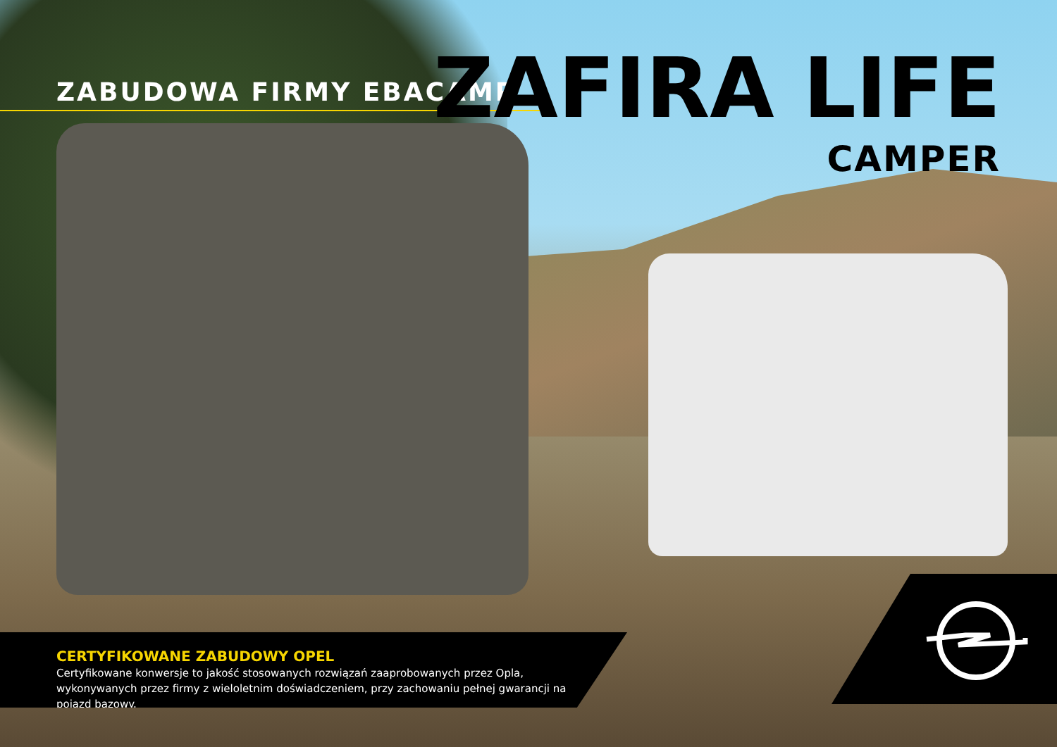ZABUDOWA FIRMY EBACAMP
ZAFIRA LIFE
CAMPER
CERTYFIKOWANE ZABUDOWY OPEL
Certyfikowane konwersje to jakość stosowanych rozwiązań zaaprobowanych przez Opla, wykonywanych przez firmy z wieloletnim doświadczeniem, przy zachowaniu pełnej gwarancji na pojazd bazowy.